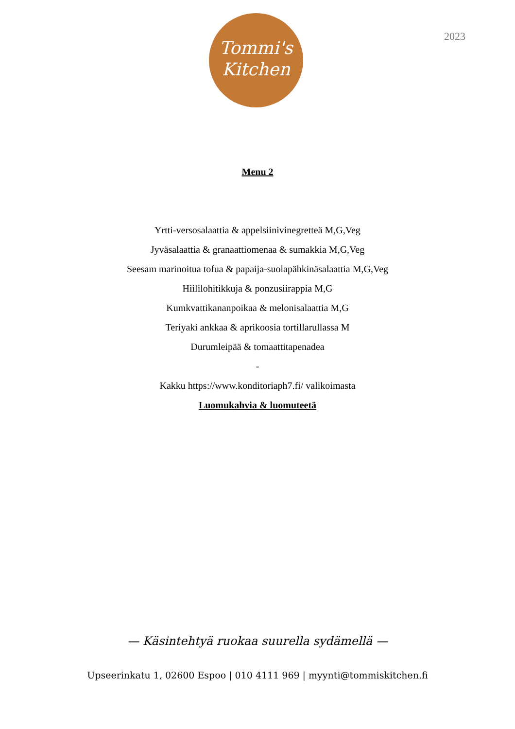Tommi's
Kitchen
2023
Menu 2
Yrtti-versosalaattia & appelsiinivinegretteä M,G,Veg
Jyväsalaattia & granaattiomenaa & sumakkia M,G,Veg
Seesam marinoitua tofua & papaija-suolapähkinäsalaattia M,G,Veg
Hiililohitikkuja & ponzusiirappia M,G
Kumkvattikananpoikaa & melonisalaattia M,G
Teriyaki ankkaa & aprikoosia tortillarullassa M
Durumleipää & tomaattitapenadea
-
Kakku https://www.konditoriaph7.fi/ valikoimasta
Luomukahvia & luomuteetä
— Käsintehtyä ruokaa suurella sydämellä —
Upseerinkatu 1, 02600 Espoo | 010 4111 969 | myynti@tommiskitchen.fi